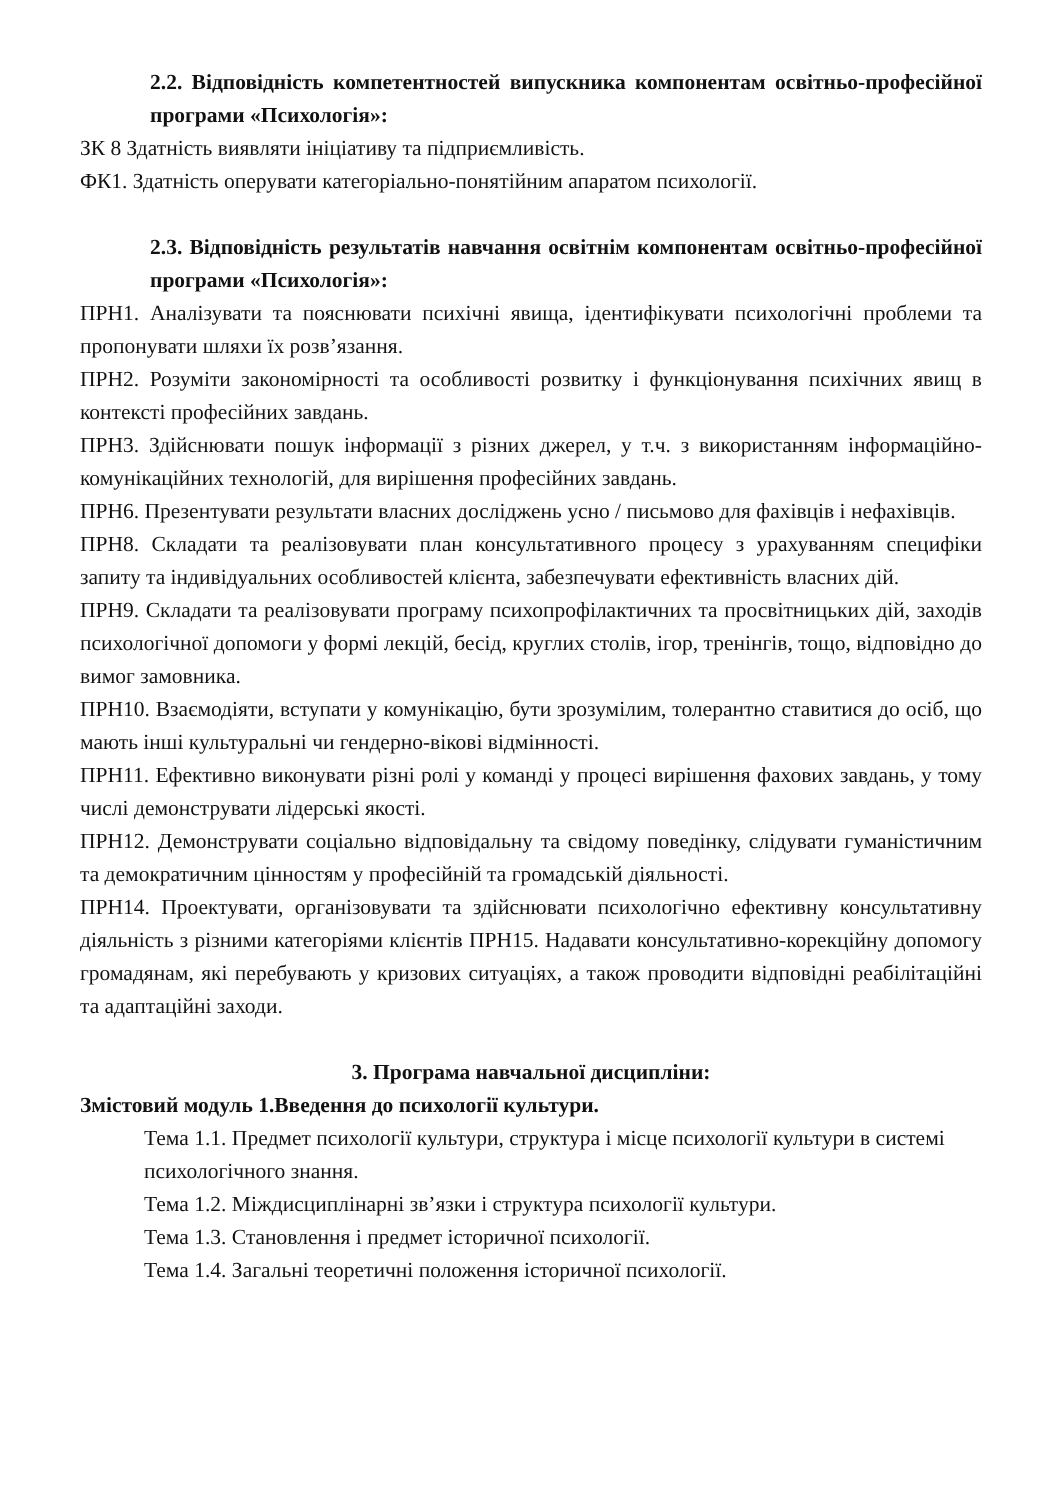2.2. Відповідність компетентностей випускника компонентам освітньо-професійної програми «Психологія»:
ЗК 8 Здатність виявляти ініціативу та підприємливість.
ФК1. Здатність оперувати категоріально-понятійним апаратом психології.
2.3. Відповідність результатів навчання освітнім компонентам освітньо-професійної програми «Психологія»:
ПРН1. Аналізувати та пояснювати психічні явища, ідентифікувати психологічні проблеми та пропонувати шляхи їх розв’язання.
ПРН2. Розуміти закономірності та особливості розвитку і функціонування психічних явищ в контексті професійних завдань.
ПРН3. Здійснювати пошук інформації з різних джерел, у т.ч. з використанням інформаційно-комунікаційних технологій, для вирішення професійних завдань.
ПРН6. Презентувати результати власних досліджень усно / письмово для фахівців і нефахівців.
ПРН8. Складати та реалізовувати план консультативного процесу з урахуванням специфіки запиту та індивідуальних особливостей клієнта, забезпечувати ефективність власних дій.
ПРН9. Складати та реалізовувати програму психопрофілактичних та просвітницьких дій, заходів психологічної допомоги у формі лекцій, бесід, круглих столів, ігор, тренінгів, тощо, відповідно до вимог замовника.
ПРН10. Взаємодіяти, вступати у комунікацію, бути зрозумілим, толерантно ставитися до осіб, що мають інші культуральні чи гендерно-вікові відмінності.
ПРН11. Ефективно виконувати різні ролі у команді у процесі вирішення фахових завдань, у тому числі демонструвати лідерські якості.
ПРН12. Демонструвати соціально відповідальну та свідому поведінку, слідувати гуманістичним та демократичним цінностям у професійній та громадській діяльності.
ПРН14. Проектувати, організовувати та здійснювати психологічно ефективну консультативну діяльність з різними категоріями клієнтів ПРН15. Надавати консультативно-корекційну допомогу громадянам, які перебувають у кризових ситуаціях, а також проводити відповідні реабілітаційні та адаптаційні заходи.
3. Програма навчальної дисципліни:
Змістовий модуль 1.Введення до психології культури.
Тема 1.1. Предмет психології культури, структура і місце психології культури в системі психологічного знання.
Тема 1.2. Міждисциплінарні зв’язки і структура психології культури.
Тема 1.3. Становлення і предмет історичної психології.
Тема 1.4. Загальні теоретичні положення історичної психології.